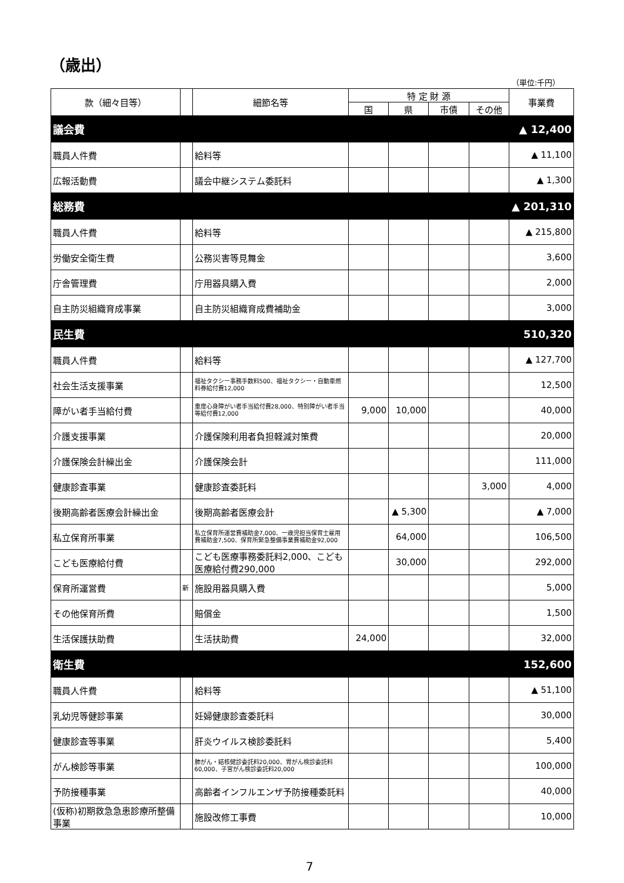（歳出）
（単位:千円）
| 款（細々目等） | | 細節名等 | 特 定 財 源 | | | | 事業費 |
| --- | --- | --- | --- | --- | --- | --- | --- |
| | | | 国 | 県 | 市債 | その他 | |
| 議会費 | | | | | | | ▲ 12,400 |
| 職員人件費 | | 給料等 | | | | | ▲ 11,100 |
| 広報活動費 | | 議会中継システム委託料 | | | | | ▲ 1,300 |
| 総務費 | | | | | | | ▲ 201,310 |
| 職員人件費 | | 給料等 | | | | | ▲ 215,800 |
| 労働安全衛生費 | | 公務災害等見舞金 | | | | | 3,600 |
| 庁舎管理費 | | 庁用器具購入費 | | | | | 2,000 |
| 自主防災組織育成事業 | | 自主防災組織育成費補助金 | | | | | 3,000 |
| 民生費 | | | | | | | 510,320 |
| 職員人件費 | | 給料等 | | | | | ▲ 127,700 |
| 社会生活支援事業 | | 福祉タクシー事務手数料500、福祉タクシー・自動車燃料券給付費12,000 | | | | | 12,500 |
| 障がい者手当給付費 | | 重度心身障がい者手当給付費28,000、特別障がい者手当等給付費12,000 | 9,000 | 10,000 | | | 40,000 |
| 介護支援事業 | | 介護保険利用者負担軽減対策費 | | | | | 20,000 |
| 介護保険会計繰出金 | | 介護保険会計 | | | | | 111,000 |
| 健康診査事業 | | 健康診査委託料 | | | | 3,000 | 4,000 |
| 後期高齢者医療会計繰出金 | | 後期高齢者医療会計 | | ▲ 5,300 | | | ▲ 7,000 |
| 私立保育所事業 | | 私立保育所運営費補助金7,000、一歳児担当保育士雇用費補助金7,500、保育所緊急整備事業費補助金92,000 | | 64,000 | | | 106,500 |
| こども医療給付費 | | こども医療事務委託料2,000、こども医療給付費290,000 | | 30,000 | | | 292,000 |
| 保育所運営費 | 新 | 施設用器具購入費 | | | | | 5,000 |
| その他保育所費 | | 賠償金 | | | | | 1,500 |
| 生活保護扶助費 | | 生活扶助費 | 24,000 | | | | 32,000 |
| 衛生費 | | | | | | | 152,600 |
| 職員人件費 | | 給料等 | | | | | ▲ 51,100 |
| 乳幼児等健診事業 | | 妊婦健康診査委託料 | | | | | 30,000 |
| 健康診査等事業 | | 肝炎ウイルス検診委託料 | | | | | 5,400 |
| がん検診等事業 | | 肺がん・結核健診委託料20,000、胃がん検診委託料60,000、子宮がん検診委託料20,000 | | | | | 100,000 |
| 予防接種事業 | | 高齢者インフルエンザ予防接種委託料 | | | | | 40,000 |
| (仮称)初期救急急患診療所整備事業 | | 施設改修工事費 | | | | | 10,000 |
7